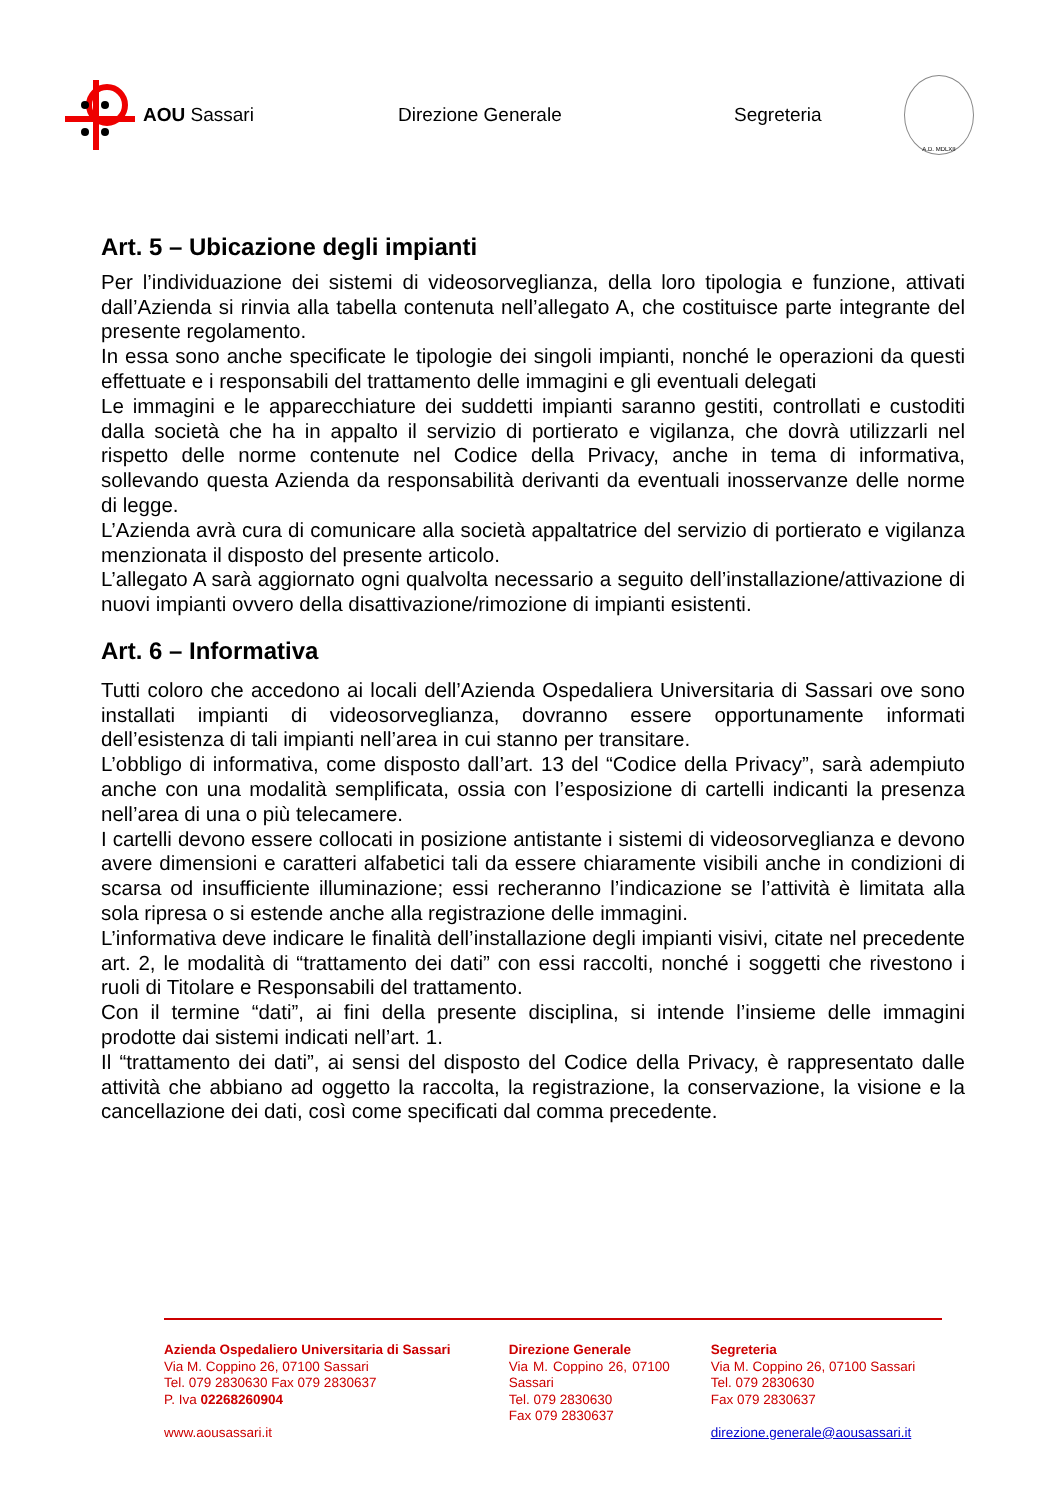AOU Sassari Direzione Generale Segreteria
A.D. MDLXII
Art. 5 – Ubicazione degli impianti
Per l’individuazione dei sistemi di videosorveglianza, della loro tipologia e funzione, attivati dall’Azienda si rinvia alla tabella contenuta nell’allegato A, che costituisce parte integrante del presente regolamento.
In essa sono anche specificate le tipologie dei singoli impianti, nonché le operazioni da questi effettuate e i responsabili del trattamento delle immagini e gli eventuali delegati
Le immagini e le apparecchiature dei suddetti impianti saranno gestiti, controllati e custoditi dalla società che ha in appalto il servizio di portierato e vigilanza, che dovrà utilizzarli nel rispetto delle norme contenute nel Codice della Privacy, anche in tema di informativa, sollevando questa Azienda da responsabilità derivanti da eventuali inosservanze delle norme di legge.
L’Azienda avrà cura di comunicare alla società appaltatrice del servizio di portierato e vigilanza menzionata il disposto del presente articolo.
L’allegato A sarà aggiornato ogni qualvolta necessario a seguito dell’installazione/attivazione di nuovi impianti ovvero della disattivazione/rimozione di impianti esistenti.
Art. 6 – Informativa
Tutti coloro che accedono ai locali dell’Azienda Ospedaliera Universitaria di Sassari ove sono installati impianti di videosorveglianza, dovranno essere opportunamente informati dell’esistenza di tali impianti nell’area in cui stanno per transitare.
L’obbligo di informativa, come disposto dall’art. 13 del “Codice della Privacy”, sarà adempiuto anche con una modalità semplificata, ossia con l’esposizione di cartelli indicanti la presenza nell’area di una o più telecamere.
I cartelli devono essere collocati in posizione antistante i sistemi di videosorveglianza e devono avere dimensioni e caratteri alfabetici tali da essere chiaramente visibili anche in condizioni di scarsa od insufficiente illuminazione; essi recheranno l’indicazione se l’attività è limitata alla sola ripresa o si estende anche alla registrazione delle immagini.
L’informativa deve indicare le finalità dell’installazione degli impianti visivi, citate nel precedente art. 2, le modalità di “trattamento dei dati” con essi raccolti, nonché i soggetti che rivestono i ruoli di Titolare e Responsabili del trattamento.
Con il termine “dati”, ai fini della presente disciplina, si intende l’insieme delle immagini prodotte dai sistemi indicati nell’art. 1.
Il “trattamento dei dati”, ai sensi del disposto del Codice della Privacy, è rappresentato dalle attività che abbiano ad oggetto la raccolta, la registrazione, la conservazione, la visione e la cancellazione dei dati, così come specificati dal comma precedente.
Azienda Ospedaliero Universitaria di Sassari
Via M. Coppino 26, 07100 Sassari
Tel. 079 2830630 Fax 079 2830637
P. Iva 02268260904
www.aousassari.it
Direzione Generale
Via M. Coppino 26, 07100 Sassari
Tel. 079 2830630
Fax 079 2830637
Segreteria
Via M. Coppino 26, 07100 Sassari
Tel. 079 2830630
Fax 079 2830637
direzione.generale@aousassari.it